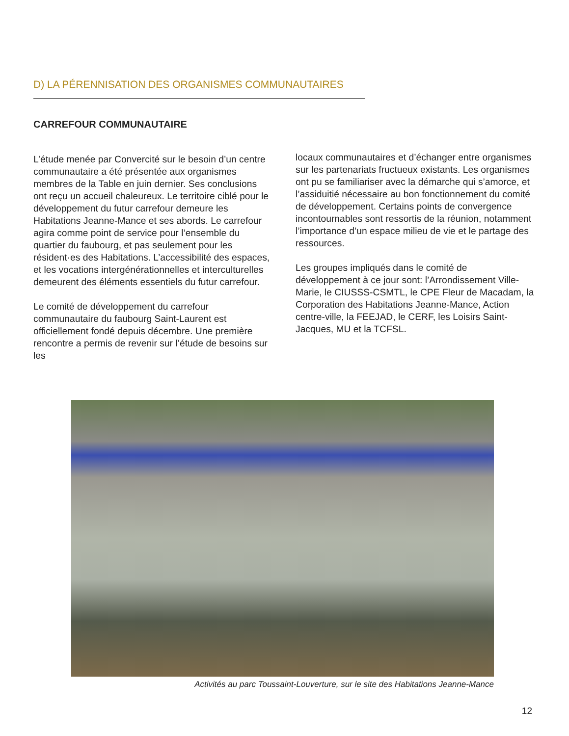D) LA PÉRENNISATION DES ORGANISMES COMMUNAUTAIRES
CARREFOUR COMMUNAUTAIRE
L’étude menée par Convercité sur le besoin d’un centre communautaire a été présentée aux organismes membres de la Table en juin dernier. Ses conclusions ont reçu un accueil chaleureux. Le territoire ciblé pour le développement du futur carrefour demeure les Habitations Jeanne-Mance et ses abords. Le carrefour agira comme point de service pour l’ensemble du quartier du faubourg, et pas seulement pour les résident·es des Habitations. L’accessibilité des espaces, et les vocations intergénérationnelles et interculturelles demeurent des éléments essentiels du futur carrefour.
Le comité de développement du carrefour communautaire du faubourg Saint-Laurent est officiellement fondé depuis décembre. Une première rencontre a permis de revenir sur l’étude de besoins sur les
locaux communautaires et d’échanger entre organismes sur les partenariats fructueux existants. Les organismes ont pu se familiariser avec la démarche qui s’amorce, et l’assiduitié nécessaire au bon fonctionnement du comité de développement. Certains points de convergence incontournables sont ressortis de la réunion, notamment l’importance d’un espace milieu de vie et le partage des ressources.
Les groupes impliqués dans le comité de développement à ce jour sont: l’Arrondissement Ville-Marie, le CIUSSS-CSMTL, le CPE Fleur de Macadam, la Corporation des Habitations Jeanne-Mance, Action centre-ville, la FEEJAD, le CERF, les Loisirs Saint-Jacques, MU et la TCFSL.
Activités au parc Toussaint-Louverture, sur le site des Habitations Jeanne-Mance
12